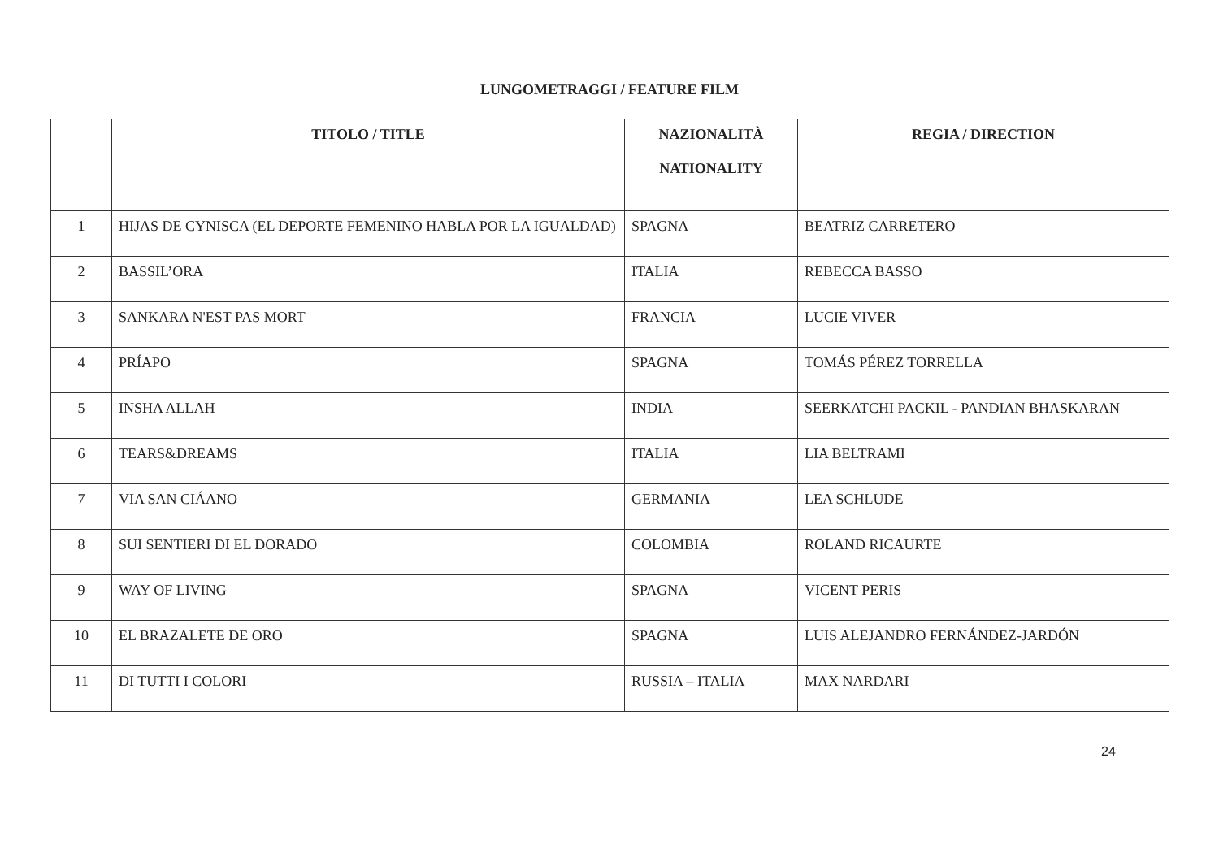LUNGOMETRAGGI / FEATURE FILM
| | TITOLO / TITLE | NAZIONALITÀ NATIONALITY | REGIA / DIRECTION |
| --- | --- | --- | --- |
| 1 | HIJAS DE CYNISCA (EL DEPORTE FEMENINO HABLA POR LA IGUALDAD) | SPAGNA | BEATRIZ CARRETERO |
| 2 | BASSIL’ORA | ITALIA | REBECCA BASSO |
| 3 | SANKARA N'EST PAS MORT | FRANCIA | LUCIE VIVER |
| 4 | PRÍAPO | SPAGNA | TOMÁS PÉREZ TORRELLA |
| 5 | INSHA ALLAH | INDIA | SEERKATCHI PACKIL - PANDIAN BHASKARAN |
| 6 | TEARS&DREAMS | ITALIA | LIA BELTRAMI |
| 7 | VIA SAN CIÁANO | GERMANIA | LEA SCHLUDE |
| 8 | SUI SENTIERI DI EL DORADO | COLOMBIA | ROLAND RICAURTE |
| 9 | WAY OF LIVING | SPAGNA | VICENT PERIS |
| 10 | EL BRAZALETE DE ORO | SPAGNA | LUIS ALEJANDRO FERNÁNDEZ-JARDÓN |
| 11 | DI TUTTI I COLORI | RUSSIA – ITALIA | MAX NARDARI |
24